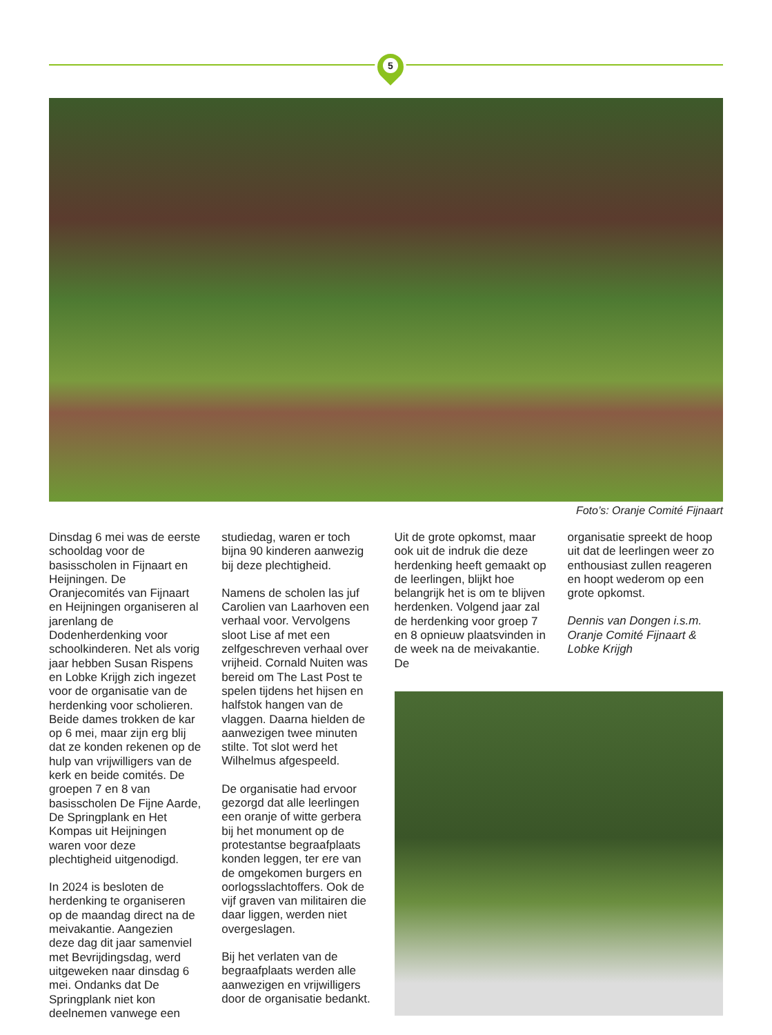5
Foto’s: Oranje Comité Fijnaart
Dinsdag 6 mei was de eerste schooldag voor de basisscholen in Fijnaart en Heijningen. De Oranjecomités van Fijnaart en Heijningen organiseren al jarenlang de Dodenherdenking voor schoolkinderen. Net als vorig jaar hebben Susan Rispens en Lobke Krijgh zich ingezet voor de organisatie van de herdenking voor scholieren. Beide dames trokken de kar op 6 mei, maar zijn erg blij dat ze konden rekenen op de hulp van vrijwilligers van de kerk en beide comités. De groepen 7 en 8 van basisscholen De Fijne Aarde, De Springplank en Het Kompas uit Heijningen waren voor deze plechtigheid uitgenodigd.
In 2024 is besloten de herdenking te organiseren op de maandag direct na de meivakantie. Aangezien deze dag dit jaar samenviel met Bevrijdingsdag, werd uitgeweken naar dinsdag 6 mei. Ondanks dat De Springplank niet kon deelnemen vanwege een
studiedag, waren er toch bijna 90 kinderen aanwezig bij deze plechtigheid.
Namens de scholen las juf Carolien van Laarhoven een verhaal voor. Vervolgens sloot Lise af met een zelfgeschreven verhaal over vrijheid. Cornald Nuiten was bereid om The Last Post te spelen tijdens het hijsen en halfstok hangen van de vlaggen. Daarna hielden de aanwezigen twee minuten stilte. Tot slot werd het Wilhelmus afgespeeld.
De organisatie had ervoor gezorgd dat alle leerlingen een oranje of witte gerbera bij het monument op de protestantse begraafplaats konden leggen, ter ere van de omgekomen burgers en oorlogsslachtoffers. Ook de vijf graven van militairen die daar liggen, werden niet overgeslagen.
Bij het verlaten van de begraafplaats werden alle aanwezigen en vrijwilligers door de organisatie bedankt.
Uit de grote opkomst, maar ook uit de indruk die deze herdenking heeft gemaakt op de leerlingen, blijkt hoe belangrijk het is om te blijven herdenken. Volgend jaar zal de herdenking voor groep 7 en 8 opnieuw plaatsvinden in de week na de meivakantie. De
organisatie spreekt de hoop uit dat de leerlingen weer zo enthousiast zullen reageren en hoopt wederom op een grote opkomst.
Dennis van Dongen i.s.m. Oranje Comité Fijnaart & Lobke Krijgh